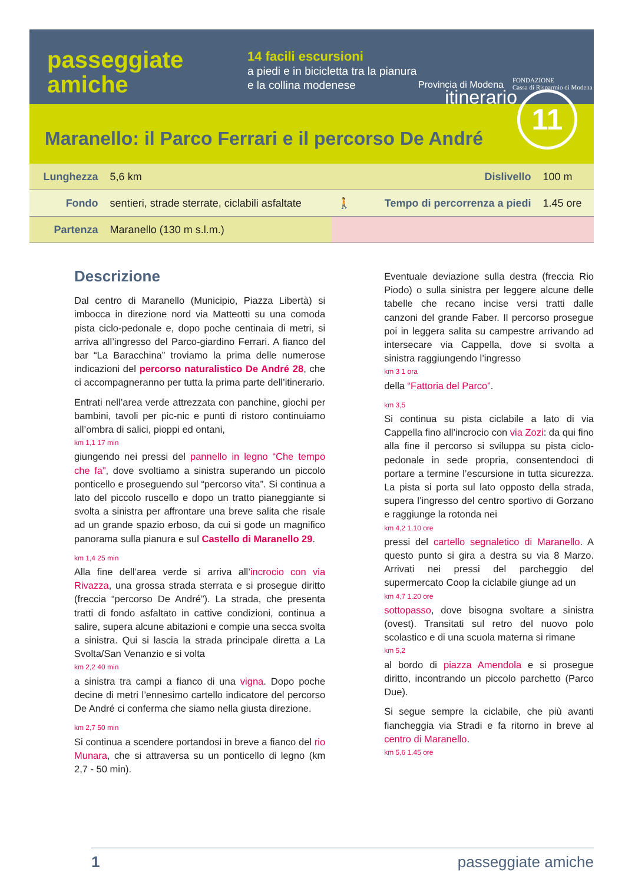passeggiate
amiche
14 facili escursioni
a piedi e in bicicletta tra la pianura e la collina modenese
Provincia di Modena
FONDAZIONE
Cassa di Risparmio di Modena
itinerario 11
Maranello: il Parco Ferrari e il percorso De André
| Lunghezza | 5,6 km | Dislivello | | 100 m |
| Fondo | sentieri, strade sterrate, ciclabili asfaltate | 🚶 | Tempo di percorrenza a piedi | 1.45 ore |
| Partenza | Maranello (130 m s.l.m.) | | | |
Descrizione
Dal centro di Maranello (Municipio, Piazza Libertà) si imbocca in direzione nord via Matteotti su una comoda pista ciclo-pedonale e, dopo poche centinaia di metri, si arriva all’ingresso del Parco-giardino Ferrari. A fianco del bar “La Baracchina” troviamo la prima delle numerose indicazioni del percorso naturalistico De André 28, che ci accompagneranno per tutta la prima parte dell’itinerario.
Entrati nell’area verde attrezzata con panchine, giochi per bambini, tavoli per pic-nic e punti di ristoro continuiamo all’ombra di salici, pioppi ed ontani,
km 1,1 17 min
giungendo nei pressi del pannello in legno “Che tempo che fa”, dove svoltiamo a sinistra superando un piccolo ponticello e proseguendo sul “percorso vita”. Si continua a lato del piccolo ruscello e dopo un tratto pianeggiante si svolta a sinistra per affrontare una breve salita che risale ad un grande spazio erboso, da cui si gode un magnifico panorama sulla pianura e sul Castello di Maranello 29.
km 1,4 25 min
Alla fine dell’area verde si arriva all’incrocio con via Rivazza, una grossa strada sterrata e si prosegue diritto (freccia “percorso De André”). La strada, che presenta tratti di fondo asfaltato in cattive condizioni, continua a salire, supera alcune abitazioni e compie una secca svolta a sinistra. Qui si lascia la strada principale diretta a La Svolta/San Venanzio e si volta
km 2,2 40 min
a sinistra tra campi a fianco di una vigna. Dopo poche decine di metri l’ennesimo cartello indicatore del percorso De André ci conferma che siamo nella giusta direzione.
km 2,7 50 min
Si continua a scendere portandosi in breve a fianco del rio Munara, che si attraversa su un ponticello di legno (km 2,7 - 50 min).
Eventuale deviazione sulla destra (freccia Rio Piodo) o sulla sinistra per leggere alcune delle tabelle che recano incise versi tratti dalle canzoni del grande Faber. Il percorso prosegue poi in leggera salita su campestre arrivando ad intersecare via Cappella, dove si svolta a sinistra raggiungendo l’ingresso
km 3 1 ora
della “Fattoria del Parco”.
km 3,5
Si continua su pista ciclabile a lato di via Cappella fino all’incrocio con via Zozi: da qui fino alla fine il percorso si sviluppa su pista ciclo-pedonale in sede propria, consentendoci di portare a termine l’escursione in tutta sicurezza. La pista si porta sul lato opposto della strada, supera l’ingresso del centro sportivo di Gorzano e raggiunge la rotonda nei
km 4,2 1.10 ore
pressi del cartello segnaletico di Maranello. A questo punto si gira a destra su via 8 Marzo. Arrivati nei pressi del parcheggio del supermercato Coop la ciclabile giunge ad un
km 4,7 1.20 ore
sottopasso, dove bisogna svoltare a sinistra (ovest). Transitati sul retro del nuovo polo scolastico e di una scuola materna si rimane
km 5,2
al bordo di piazza Amendola e si prosegue diritto, incontrando un piccolo parchetto (Parco Due).
Si segue sempre la ciclabile, che più avanti fiancheggia via Stradi e fa ritorno in breve al centro di Maranello.
km 5,6 1.45 ore
1 passeggiate amiche